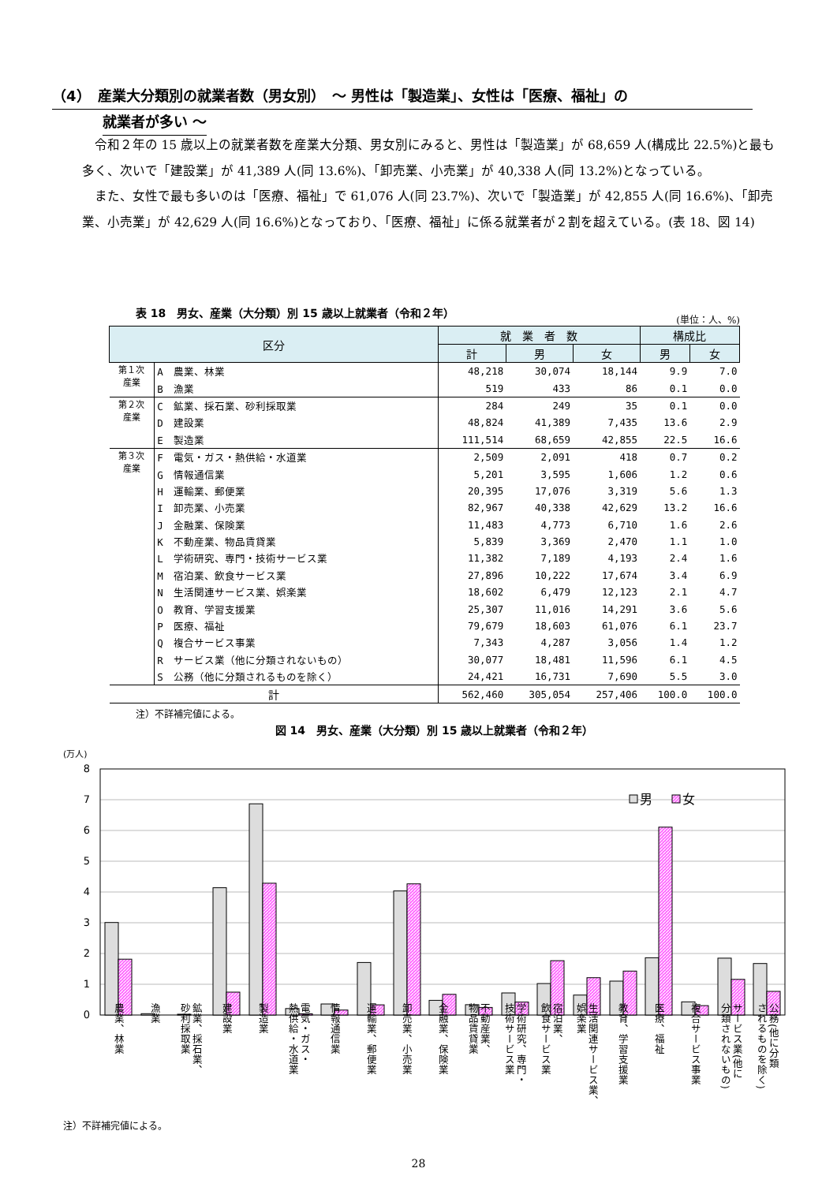（4）　産業大分類別の就業者数（男女別）　～ 男性は「製造業」、女性は「医療、福祉」の
就業者が多い ～
令和２年の 15 歳以上の就業者数を産業大分類、男女別にみると、男性は「製造業」が 68,659 人(構成比 22.5%)と最も多く、次いで「建設業」が 41,389 人(同 13.6%)、「卸売業、小売業」が 40,338 人(同 13.2%)となっている。
また、女性で最も多いのは「医療、福祉」で 61,076 人(同 23.7%)、次いで「製造業」が 42,855 人(同 16.6%)、「卸売業、小売業」が 42,629 人(同 16.6%)となっており、「医療、福祉」に係る就業者が２割を超えている。(表 18、図 14)
(単位：人、%)
表 18　男女、産業（大分類）別 15 歳以上就業者（令和２年）
| 区分 | | 就 業 者 数 | | | 構成比 | |
| --- | --- | --- | --- | --- | --- | --- |
| | | 計 | 男 | 女 | 男 | 女 |
| 第１次 産業 | A 農業、林業 | 48,218 | 30,074 | 18,144 | 9.9 | 7.0 |
| | B 漁業 | 519 | 433 | 86 | 0.1 | 0.0 |
| 第２次 産業 | C 鉱業、採石業、砂利採取業 | 284 | 249 | 35 | 0.1 | 0.0 |
| | D 建設業 | 48,824 | 41,389 | 7,435 | 13.6 | 2.9 |
| | E 製造業 | 111,514 | 68,659 | 42,855 | 22.5 | 16.6 |
| 第３次 産業 | F 電気・ガス・熱供給・水道業 | 2,509 | 2,091 | 418 | 0.7 | 0.2 |
| | G 情報通信業 | 5,201 | 3,595 | 1,606 | 1.2 | 0.6 |
| | H 運輸業、郵便業 | 20,395 | 17,076 | 3,319 | 5.6 | 1.3 |
| | I 卸売業、小売業 | 82,967 | 40,338 | 42,629 | 13.2 | 16.6 |
| | J 金融業、保険業 | 11,483 | 4,773 | 6,710 | 1.6 | 2.6 |
| | K 不動産業、物品賃貸業 | 5,839 | 3,369 | 2,470 | 1.1 | 1.0 |
| | L 学術研究、専門・技術サービス業 | 11,382 | 7,189 | 4,193 | 2.4 | 1.6 |
| | M 宿泊業、飲食サービス業 | 27,896 | 10,222 | 17,674 | 3.4 | 6.9 |
| | N 生活関連サービス業、娯楽業 | 18,602 | 6,479 | 12,123 | 2.1 | 4.7 |
| | O 教育、学習支援業 | 25,307 | 11,016 | 14,291 | 3.6 | 5.6 |
| | P 医療、福祉 | 79,679 | 18,603 | 61,076 | 6.1 | 23.7 |
| | Q 複合サービス事業 | 7,343 | 4,287 | 3,056 | 1.4 | 1.2 |
| | R サービス業（他に分類されないもの） | 30,077 | 18,481 | 11,596 | 6.1 | 4.5 |
| | S 公務（他に分類されるものを除く） | 24,421 | 16,731 | 7,690 | 5.5 | 3.0 |
| 計 | | 562,460 | 305,054 | 257,406 | 100.0 | 100.0 |
注）不詳補完値による。
図 14　男女、産業（大分類）別 15 歳以上就業者（令和２年）
(万人)
0
1
2
3
4
5
6
7
8
男
女
農業、林業
漁業
鉱業、採石業、
砂利採取業
建設業
製造業
電気・ガス・
熱供給・水道業
情報通信業
運輸業、郵便業
卸売業、小売業
金融業、保険業
不動産業、
物品賃貸業
学術研究、専門・
技術サービス業
宿泊業、
飲食サービス業
生活関連サービス業、
娯楽業
教育、学習支援業
医療、福祉
複合サービス事業
サービス業(他に
分類されないもの)
公務(他に分類
されるものを除く)
注）不詳補完値による。
28